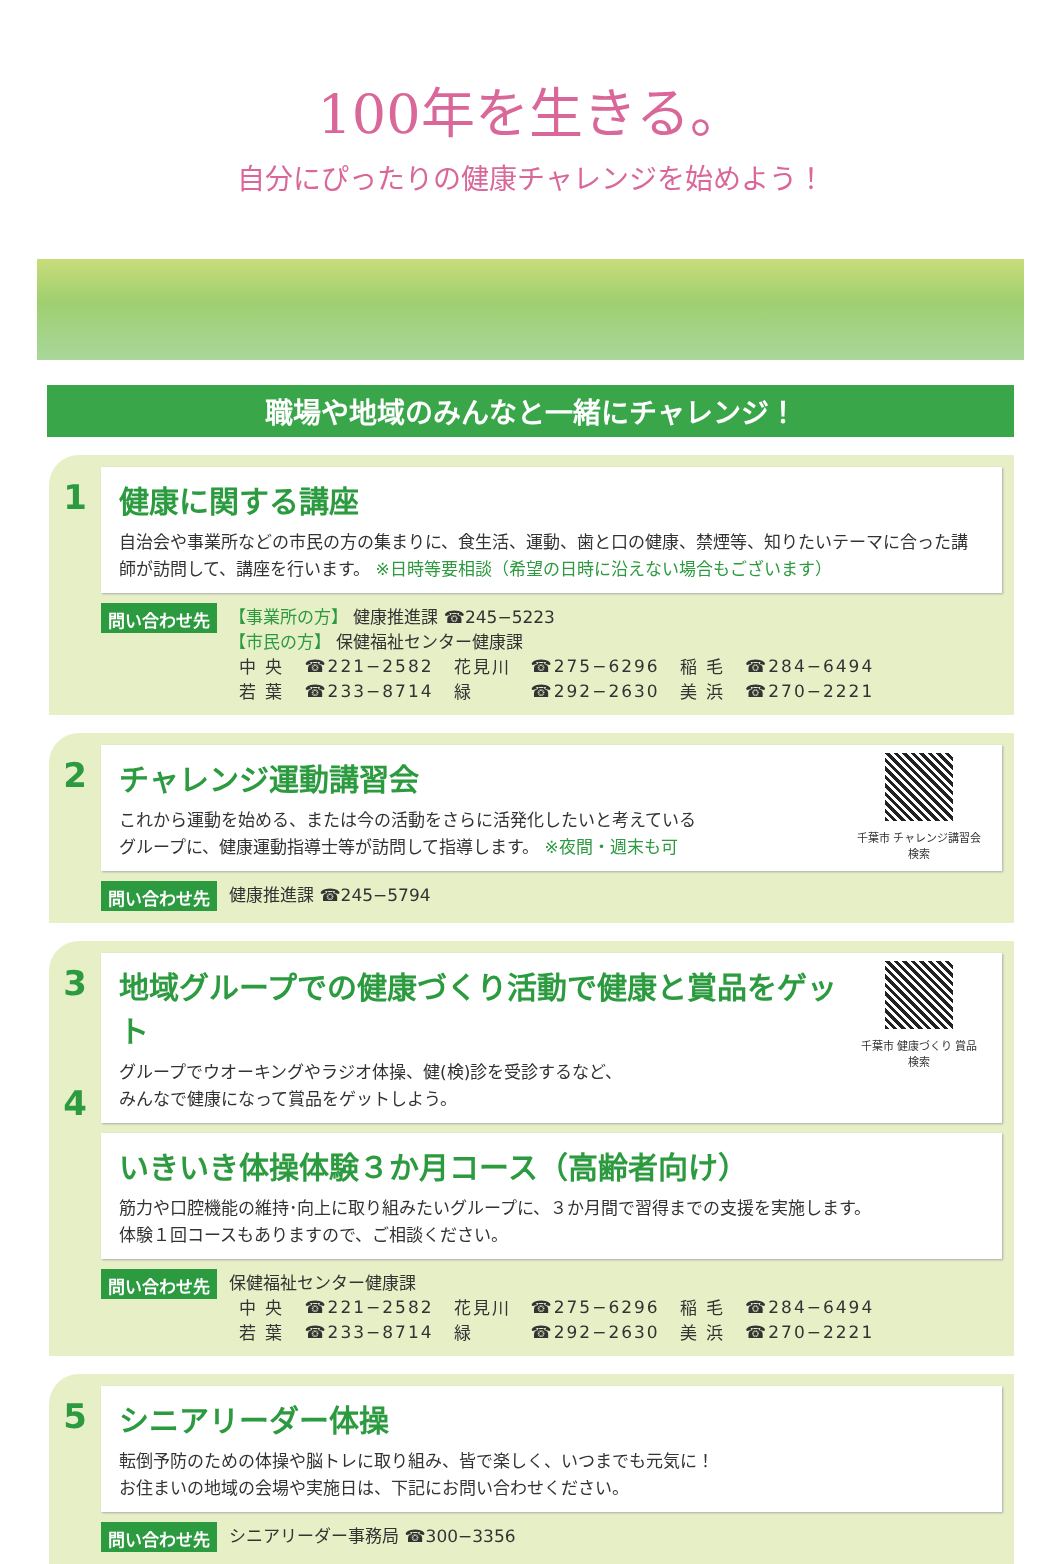100年を生きる。
自分にぴったりの健康チャレンジを始めよう！
職場や地域のみんなと一緒にチャレンジ！
1 健康に関する講座
自治会や事業所などの市民の方の集まりに、食生活、運動、歯と口の健康、禁煙等、知りたいテーマに合った講師が訪問して、講座を行います。 ※日時等要相談（希望の日時に沿えない場合もございます）
問い合わせ先
【事業所の方】 健康推進課 ☎245−5223
【市民の方】 保健福祉センター健康課
| 中 央 | ☎221−2582 | 花見川 | ☎275−6296 | 稲 毛 | ☎284−6494 |
| 若 葉 | ☎233−8714 | 緑 | ☎292−2630 | 美 浜 | ☎270−2221 |
2 チャレンジ運動講習会
これから運動を始める、または今の活動をさらに活発化したいと考えている
グループに、健康運動指導士等が訪問して指導します。 ※夜間・週末も可
千葉市 チャレンジ講習会 検索
問い合わせ先
健康推進課 ☎245−5794
3
4
地域グループでの健康づくり活動で健康と賞品をゲット
グループでウオーキングやラジオ体操、健(検)診を受診するなど、
みんなで健康になって賞品をゲットしよう。
千葉市 健康づくり 賞品 検索
いきいき体操体験３か月コース（高齢者向け）
筋力や口腔機能の維持･向上に取り組みたいグループに、３か月間で習得までの支援を実施します。
体験１回コースもありますので、ご相談ください。
問い合わせ先
保健福祉センター健康課
| 中 央 | ☎221−2582 | 花見川 | ☎275−6296 | 稲 毛 | ☎284−6494 |
| 若 葉 | ☎233−8714 | 緑 | ☎292−2630 | 美 浜 | ☎270−2221 |
5 シニアリーダー体操
転倒予防のための体操や脳トレに取り組み、皆で楽しく、いつまでも元気に！
お住まいの地域の会場や実施日は、下記にお問い合わせください。
問い合わせ先
シニアリーダー事務局 ☎300−3356